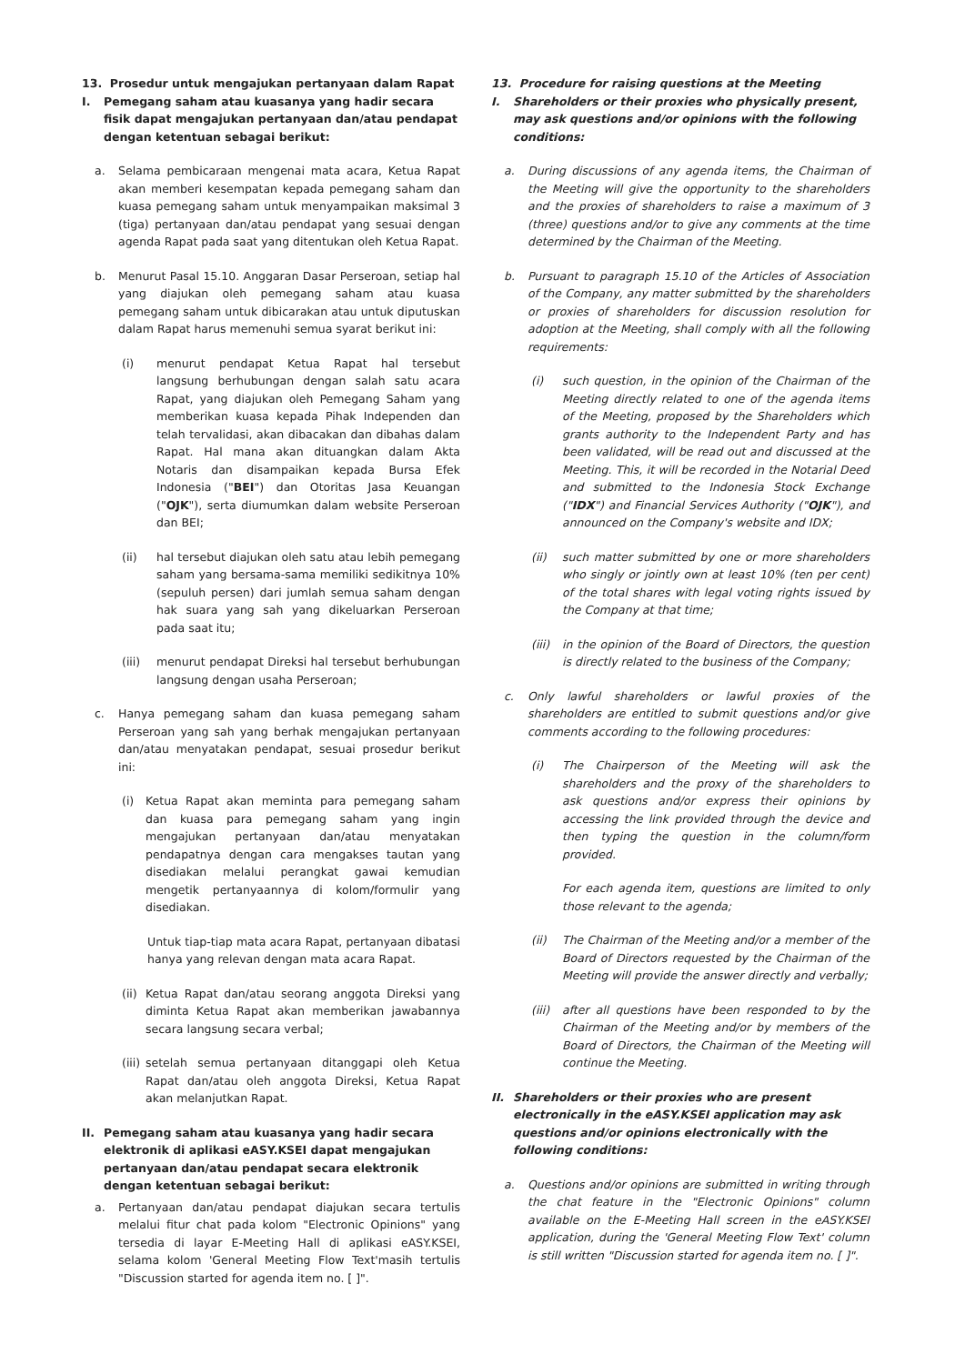13. Prosedur untuk mengajukan pertanyaan dalam Rapat
I. Pemegang saham atau kuasanya yang hadir secara fisik dapat mengajukan pertanyaan dan/atau pendapat dengan ketentuan sebagai berikut:
a. Selama pembicaraan mengenai mata acara, Ketua Rapat akan memberi kesempatan kepada pemegang saham dan kuasa pemegang saham untuk menyampaikan maksimal 3 (tiga) pertanyaan dan/atau pendapat yang sesuai dengan agenda Rapat pada saat yang ditentukan oleh Ketua Rapat.
b. Menurut Pasal 15.10. Anggaran Dasar Perseroan, setiap hal yang diajukan oleh pemegang saham atau kuasa pemegang saham untuk dibicarakan atau untuk diputuskan dalam Rapat harus memenuhi semua syarat berikut ini:
(i) menurut pendapat Ketua Rapat hal tersebut langsung berhubungan dengan salah satu acara Rapat, yang diajukan oleh Pemegang Saham yang memberikan kuasa kepada Pihak Independen dan telah tervalidasi, akan dibacakan dan dibahas dalam Rapat. Hal mana akan dituangkan dalam Akta Notaris dan disampaikan kepada Bursa Efek Indonesia ("BEI") dan Otoritas Jasa Keuangan ("OJK"), serta diumumkan dalam website Perseroan dan BEI;
(ii) hal tersebut diajukan oleh satu atau lebih pemegang saham yang bersama-sama memiliki sedikitnya 10% (sepuluh persen) dari jumlah semua saham dengan hak suara yang sah yang dikeluarkan Perseroan pada saat itu;
(iii) menurut pendapat Direksi hal tersebut berhubungan langsung dengan usaha Perseroan;
c. Hanya pemegang saham dan kuasa pemegang saham Perseroan yang sah yang berhak mengajukan pertanyaan dan/atau menyatakan pendapat, sesuai prosedur berikut ini:
(i) Ketua Rapat akan meminta para pemegang saham dan kuasa para pemegang saham yang ingin mengajukan pertanyaan dan/atau menyatakan pendapatnya dengan cara mengakses tautan yang disediakan melalui perangkat gawai kemudian mengetik pertanyaannya di kolom/formulir yang disediakan.
Untuk tiap-tiap mata acara Rapat, pertanyaan dibatasi hanya yang relevan dengan mata acara Rapat.
(ii) Ketua Rapat dan/atau seorang anggota Direksi yang diminta Ketua Rapat akan memberikan jawabannya secara langsung secara verbal;
(iii) setelah semua pertanyaan ditanggapi oleh Ketua Rapat dan/atau oleh anggota Direksi, Ketua Rapat akan melanjutkan Rapat.
II. Pemegang saham atau kuasanya yang hadir secara elektronik di aplikasi eASY.KSEI dapat mengajukan pertanyaan dan/atau pendapat secara elektronik dengan ketentuan sebagai berikut:
a. Pertanyaan dan/atau pendapat diajukan secara tertulis melalui fitur chat pada kolom "Electronic Opinions" yang tersedia di layar E-Meeting Hall di aplikasi eASY.KSEI, selama kolom 'General Meeting Flow Text'masih tertulis "Discussion started for agenda item no. [ ]".
13. Procedure for raising questions at the Meeting
I. Shareholders or their proxies who physically present, may ask questions and/or opinions with the following conditions:
a. During discussions of any agenda items, the Chairman of the Meeting will give the opportunity to the shareholders and the proxies of shareholders to raise a maximum of 3 (three) questions and/or to give any comments at the time determined by the Chairman of the Meeting.
b. Pursuant to paragraph 15.10 of the Articles of Association of the Company, any matter submitted by the shareholders or proxies of shareholders for discussion resolution for adoption at the Meeting, shall comply with all the following requirements:
(i) such question, in the opinion of the Chairman of the Meeting directly related to one of the agenda items of the Meeting, proposed by the Shareholders which grants authority to the Independent Party and has been validated, will be read out and discussed at the Meeting. This, it will be recorded in the Notarial Deed and submitted to the Indonesia Stock Exchange ("IDX") and Financial Services Authority ("OJK"), and announced on the Company's website and IDX;
(ii) such matter submitted by one or more shareholders who singly or jointly own at least 10% (ten per cent) of the total shares with legal voting rights issued by the Company at that time;
(iii) in the opinion of the Board of Directors, the question is directly related to the business of the Company;
c. Only lawful shareholders or lawful proxies of the shareholders are entitled to submit questions and/or give comments according to the following procedures:
(i) The Chairperson of the Meeting will ask the shareholders and the proxy of the shareholders to ask questions and/or express their opinions by accessing the link provided through the device and then typing the question in the column/form provided.
For each agenda item, questions are limited to only those relevant to the agenda;
(ii) The Chairman of the Meeting and/or a member of the Board of Directors requested by the Chairman of the Meeting will provide the answer directly and verbally;
(iii) after all questions have been responded to by the Chairman of the Meeting and/or by members of the Board of Directors, the Chairman of the Meeting will continue the Meeting.
II. Shareholders or their proxies who are present electronically in the eASY.KSEI application may ask questions and/or opinions electronically with the following conditions:
a. Questions and/or opinions are submitted in writing through the chat feature in the "Electronic Opinions" column available on the E-Meeting Hall screen in the eASY.KSEI application, during the 'General Meeting Flow Text' column is still written "Discussion started for agenda item no. [ ]".